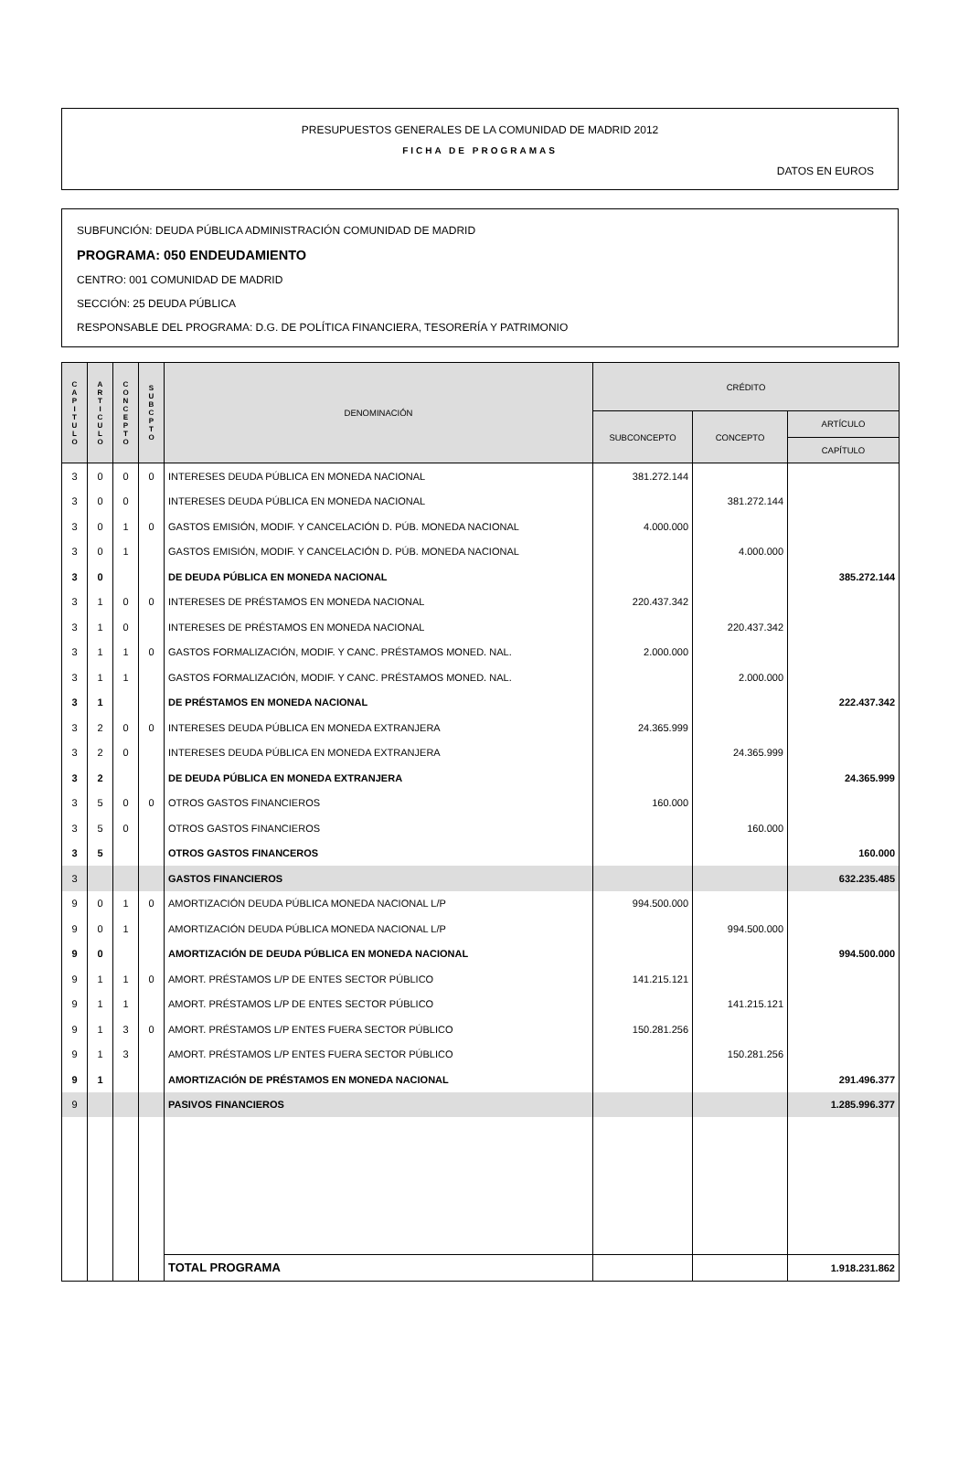PRESUPUESTOS GENERALES DE LA COMUNIDAD DE MADRID 2012
FICHA DE PROGRAMAS
DATOS EN EUROS
SUBFUNCIÓN: DEUDA PÚBLICA ADMINISTRACIÓN COMUNIDAD DE MADRID
PROGRAMA: 050 ENDEUDAMIENTO
CENTRO: 001 COMUNIDAD DE MADRID
SECCIÓN: 25 DEUDA PÚBLICA
RESPONSABLE DEL PROGRAMA: D.G. DE POLÍTICA FINANCIERA, TESORERÍA Y PATRIMONIO
| C A P I T U L O | A R T I C U L O | C O N C E P T O | S U B C P T O | DENOMINACIÓN | CRÉDITO | | |
| --- | --- | --- | --- | --- | --- | --- | --- |
| | | | | | SUBCONCEPTO | CONCEPTO | ARTÍCULO |
| | | | | | | | CAPÍTULO |
| 3 | 0 | 0 | 0 | INTERESES DEUDA PÚBLICA EN MONEDA NACIONAL | 381.272.144 | | |
| 3 | 0 | 0 | | INTERESES DEUDA PÚBLICA EN MONEDA NACIONAL | | 381.272.144 | |
| 3 | 0 | 1 | 0 | GASTOS EMISIÓN, MODIF. Y CANCELACIÓN D. PÚB. MONEDA NACIONAL | 4.000.000 | | |
| 3 | 0 | 1 | | GASTOS EMISIÓN, MODIF. Y CANCELACIÓN D. PÚB. MONEDA NACIONAL | | 4.000.000 | |
| 3 | 0 | | | DE DEUDA PÚBLICA EN MONEDA NACIONAL | | | 385.272.144 |
| 3 | 1 | 0 | 0 | INTERESES DE PRÉSTAMOS EN MONEDA NACIONAL | 220.437.342 | | |
| 3 | 1 | 0 | | INTERESES DE PRÉSTAMOS EN MONEDA NACIONAL | | 220.437.342 | |
| 3 | 1 | 1 | 0 | GASTOS FORMALIZACIÓN, MODIF. Y CANC. PRÉSTAMOS MONED. NAL. | 2.000.000 | | |
| 3 | 1 | 1 | | GASTOS FORMALIZACIÓN, MODIF. Y CANC. PRÉSTAMOS MONED. NAL. | | 2.000.000 | |
| 3 | 1 | | | DE PRÉSTAMOS EN MONEDA NACIONAL | | | 222.437.342 |
| 3 | 2 | 0 | 0 | INTERESES DEUDA PÚBLICA EN MONEDA EXTRANJERA | 24.365.999 | | |
| 3 | 2 | 0 | | INTERESES DEUDA PÚBLICA EN MONEDA EXTRANJERA | | 24.365.999 | |
| 3 | 2 | | | DE DEUDA PÚBLICA EN MONEDA EXTRANJERA | | | 24.365.999 |
| 3 | 5 | 0 | 0 | OTROS GASTOS FINANCIEROS | 160.000 | | |
| 3 | 5 | 0 | | OTROS GASTOS FINANCIEROS | | 160.000 | |
| 3 | 5 | | | OTROS GASTOS FINANCEROS | | | 160.000 |
| 3 | | | | GASTOS FINANCIEROS | | | 632.235.485 |
| 9 | 0 | 1 | 0 | AMORTIZACIÓN DEUDA PÚBLICA MONEDA NACIONAL L/P | 994.500.000 | | |
| 9 | 0 | 1 | | AMORTIZACIÓN DEUDA PÚBLICA MONEDA NACIONAL L/P | | 994.500.000 | |
| 9 | 0 | | | AMORTIZACIÓN DE DEUDA PÚBLICA EN MONEDA NACIONAL | | | 994.500.000 |
| 9 | 1 | 1 | 0 | AMORT. PRÉSTAMOS L/P DE ENTES SECTOR PÚBLICO | 141.215.121 | | |
| 9 | 1 | 1 | | AMORT. PRÉSTAMOS L/P DE ENTES SECTOR PÚBLICO | | 141.215.121 | |
| 9 | 1 | 3 | 0 | AMORT. PRÉSTAMOS L/P ENTES FUERA SECTOR PÚBLICO | 150.281.256 | | |
| 9 | 1 | 3 | | AMORT. PRÉSTAMOS L/P ENTES FUERA SECTOR PÚBLICO | | 150.281.256 | |
| 9 | 1 | | | AMORTIZACIÓN DE PRÉSTAMOS EN MONEDA NACIONAL | | | 291.496.377 |
| 9 | | | | PASIVOS FINANCIEROS | | | 1.285.996.377 |
| | | | | TOTAL PROGRAMA | | | 1.918.231.862 |